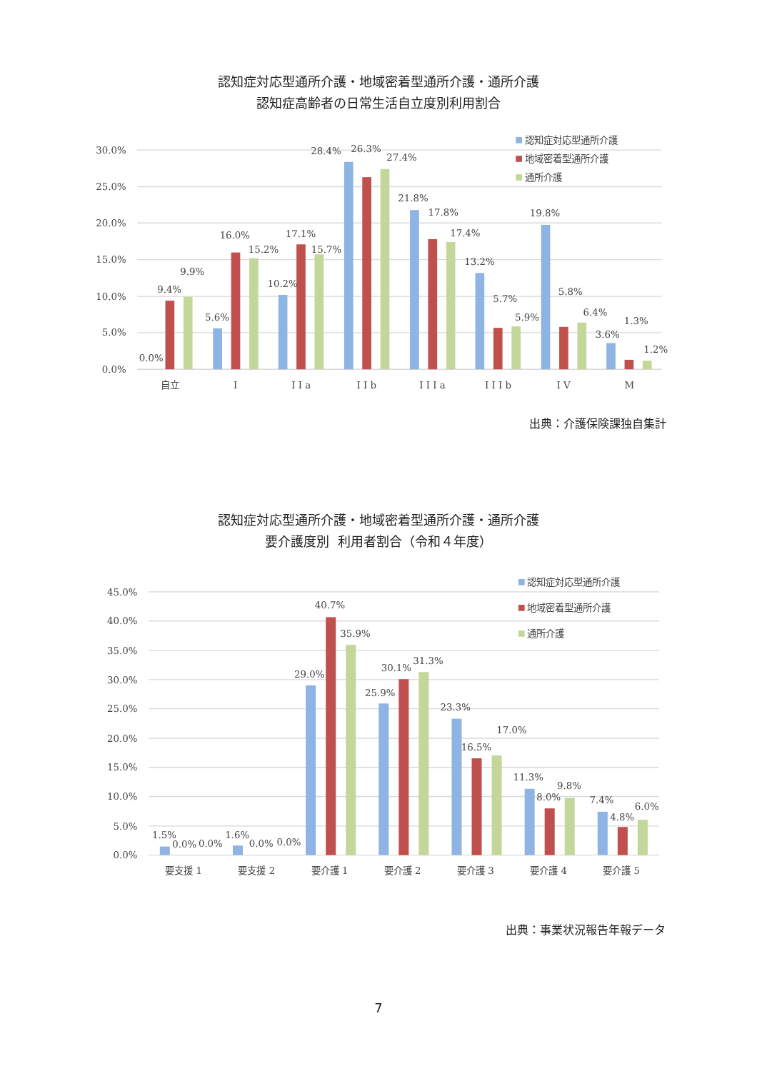認知症対応型通所介護・地域密着型通所介護・通所介護
認知症高齢者の日常生活自立度別利用割合
30.0%
25.0%
20.0%
15.0%
10.0%
5.0%
0.0%
0.0%
9.4%
9.9%
5.6%
16.0%
15.2%
10.2%
17.1%
15.7%
28.4%
26.3%
27.4%
21.8%
17.8%
17.4%
13.2%
5.7%
5.9%
19.8%
5.8%
6.4%
3.6%
1.3%
1.2%
自立
I
I I a
I I b
I I I a
I I I b
I V
M
認知症対応型通所介護
地域密着型通所介護
通所介護
出典：介護保険課独自集計
認知症対応型通所介護・地域密着型通所介護・通所介護
要介護度別 利用者割合（令和４年度）
45.0%
40.0%
35.0%
30.0%
25.0%
20.0%
15.0%
10.0%
5.0%
0.0%
1.5%
0.0%
0.0%
1.6%
0.0%
0.0%
29.0%
40.7%
35.9%
25.9%
30.1%
31.3%
23.3%
16.5%
17.0%
11.3%
8.0%
9.8%
7.4%
4.8%
6.0%
要支援 1
要支援 2
要介護 1
要介護 2
要介護 3
要介護 4
要介護 5
認知症対応型通所介護
地域密着型通所介護
通所介護
出典：事業状況報告年報データ
7